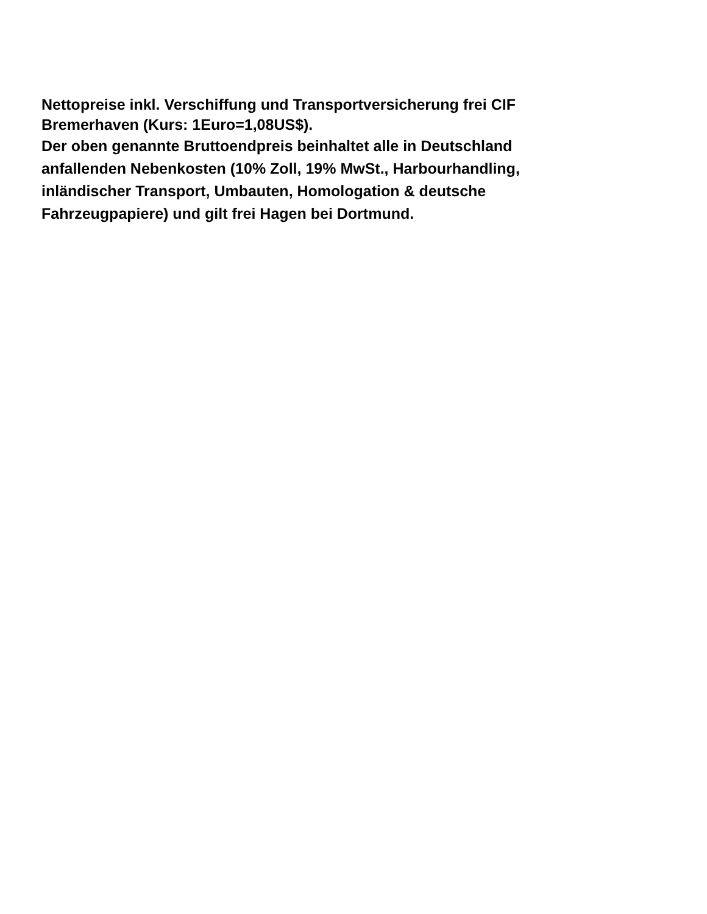Nettopreise inkl. Verschiffung und Transportversicherung frei CIF
Bremerhaven (Kurs: 1Euro=1,08US$).
Der oben genannte Bruttoendpreis beinhaltet alle in Deutschland
anfallenden Nebenkosten (10% Zoll, 19% MwSt., Harbourhandling,
inländischer Transport, Umbauten, Homologation & deutsche
Fahrzeugpapiere) und gilt frei Hagen bei Dortmund.